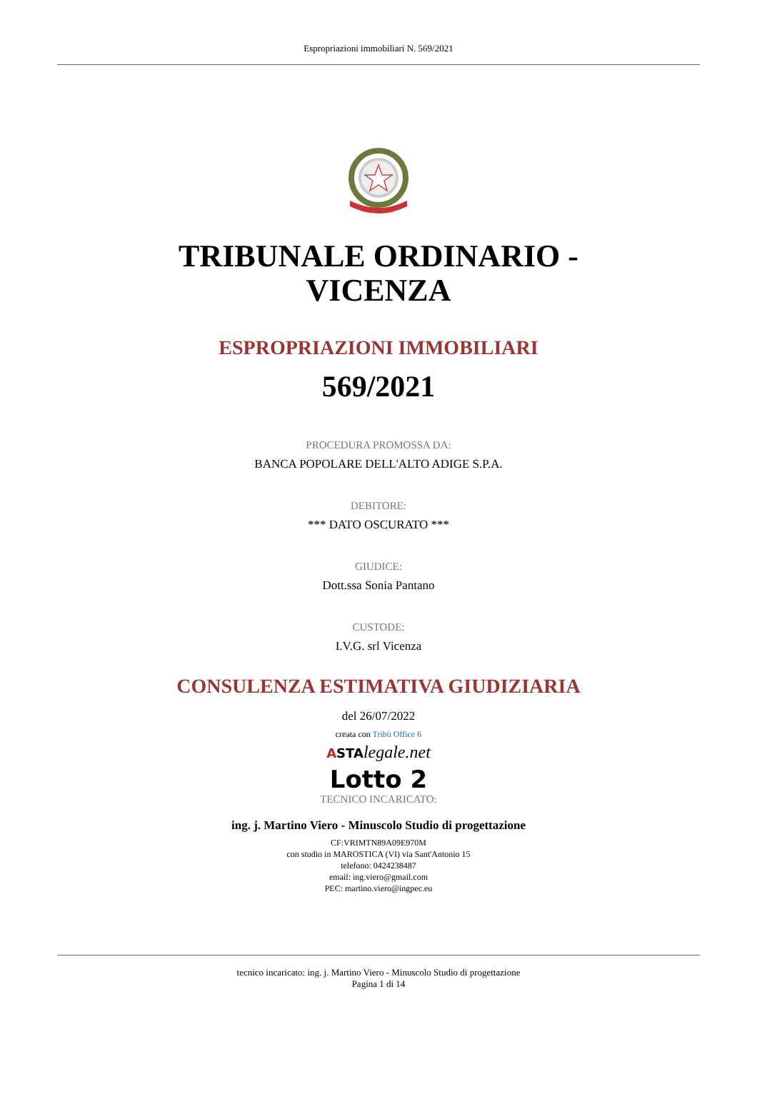Espropriazioni immobiliari N. 569/2021
TRIBUNALE ORDINARIO -
VICENZA
ESPROPRIAZIONI IMMOBILIARI
569/2021
PROCEDURA PROMOSSA DA:
BANCA POPOLARE DELL'ALTO ADIGE S.P.A.
DEBITORE:
*** DATO OSCURATO ***
GIUDICE:
Dott.ssa Sonia Pantano
CUSTODE:
I.V.G. srl Vicenza
CONSULENZA ESTIMATIVA GIUDIZIARIA
del 26/07/2022
creata con Tribù Office 6
ASTA legale.net
Lotto 2
TECNICO INCARICATO:
ing. j. Martino Viero - Minuscolo Studio di progettazione
CF:VRIMTN89A09E970M
con studio in MAROSTICA (VI) via Sant'Antonio 15
telefono: 0424238487
email: ing.viero@gmail.com
PEC: martino.viero@ingpec.eu
tecnico incaricato: ing. j. Martino Viero - Minuscolo Studio di progettazione
Pagina 1 di 14